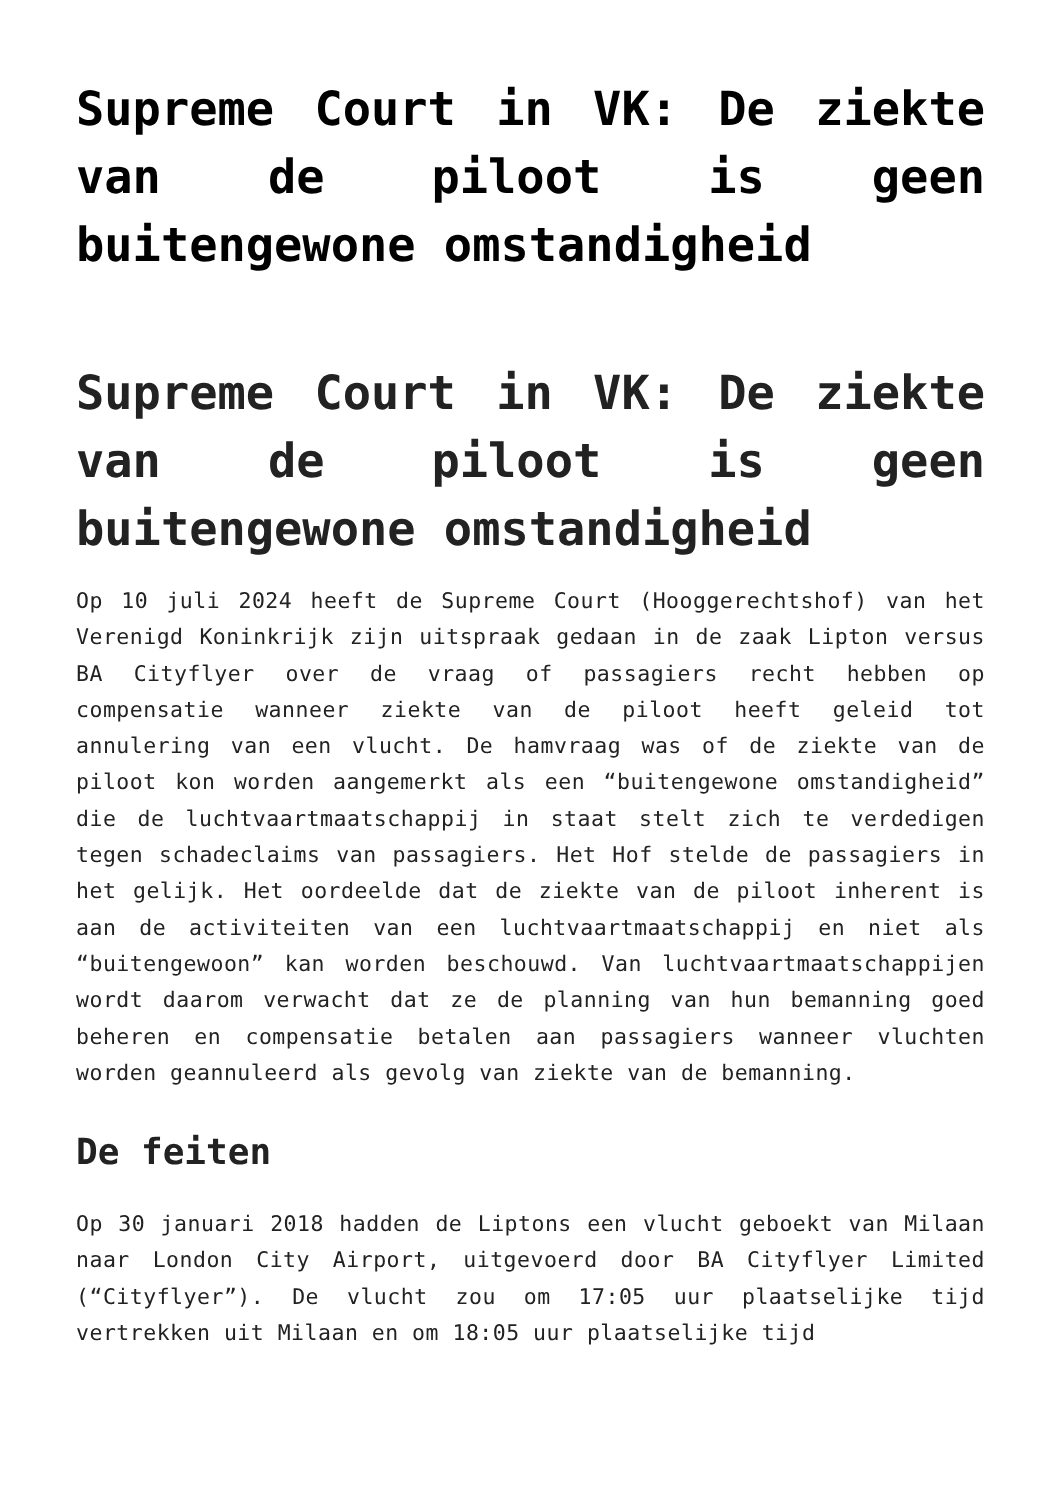Supreme Court in VK: De ziekte van de piloot is geen buitengewone omstandigheid
Supreme Court in VK: De ziekte van de piloot is geen buitengewone omstandigheid
Op 10 juli 2024 heeft de Supreme Court (Hooggerechtshof) van het Verenigd Koninkrijk zijn uitspraak gedaan in de zaak Lipton versus BA Cityflyer over de vraag of passagiers recht hebben op compensatie wanneer ziekte van de piloot heeft geleid tot annulering van een vlucht. De hamvraag was of de ziekte van de piloot kon worden aangemerkt als een “buitengewone omstandigheid” die de luchtvaartmaatschappij in staat stelt zich te verdedigen tegen schadeclaims van passagiers. Het Hof stelde de passagiers in het gelijk. Het oordeelde dat de ziekte van de piloot inherent is aan de activiteiten van een luchtvaartmaatschappij en niet als “buitengewoon” kan worden beschouwd. Van luchtvaartmaatschappijen wordt daarom verwacht dat ze de planning van hun bemanning goed beheren en compensatie betalen aan passagiers wanneer vluchten worden geannuleerd als gevolg van ziekte van de bemanning.
De feiten
Op 30 januari 2018 hadden de Liptons een vlucht geboekt van Milaan naar London City Airport, uitgevoerd door BA Cityflyer Limited (“Cityflyer”). De vlucht zou om 17:05 uur plaatselijke tijd vertrekken uit Milaan en om 18:05 uur plaatselijke tijd